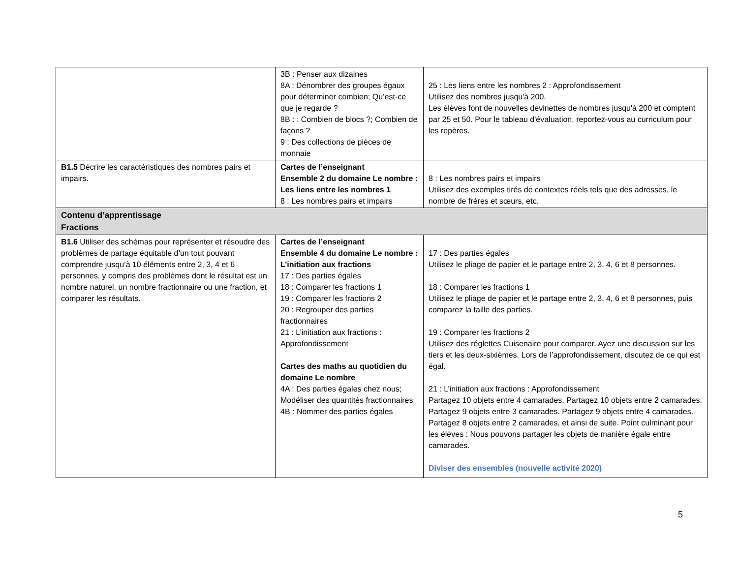| | 3B : Penser aux dizaines 8A : Dénombrer des groupes égaux pour déterminer combien; Qu’est-ce que je regarde ? 8B : : Combien de blocs ?; Combien de façons ? 9 : Des collections de pièces de monnaie | 25 : Les liens entre les nombres 2 : Approfondissement Utilisez des nombres jusqu'à 200. Les élèves font de nouvelles devinettes de nombres jusqu'à 200 et comptent par 25 et 50. Pour le tableau d'évaluation, reportez-vous au curriculum pour les repères. |
| B1.5 Décrire les caractéristiques des nombres pairs et impairs. | Cartes de l’enseignant Ensemble 2 du domaine Le nombre : Les liens entre les nombres 1 8 : Les nombres pairs et impairs | 8 : Les nombres pairs et impairs Utilisez des exemples tirés de contextes réels tels que des adresses, le nombre de frères et sœurs, etc. |
| Contenu d’apprentissage Fractions | | |
| B1.6 Utiliser des schémas pour représenter et résoudre des problèmes de partage équitable d’un tout pouvant comprendre jusqu’à 10 éléments entre 2, 3, 4 et 6 personnes, y compris des problèmes dont le résultat est un nombre naturel, un nombre fractionnaire ou une fraction, et comparer les résultats. | Cartes de l’enseignant Ensemble 4 du domaine Le nombre : L’initiation aux fractions 17 : Des parties égales 18 : Comparer les fractions 1 19 : Comparer les fractions 2 20 : Regrouper des parties fractionnaires 21 : L’initiation aux fractions : Approfondissement Cartes des maths au quotidien du domaine Le nombre 4A : Des parties égales chez nous; Modéliser des quantités fractionnaires 4B : Nommer des parties égales | 17 : Des parties égales Utilisez le pliage de papier et le partage entre 2, 3, 4, 6 et 8 personnes. 18 : Comparer les fractions 1 Utilisez le pliage de papier et le partage entre 2, 3, 4, 6 et 8 personnes, puis comparez la taille des parties. 19 : Comparer les fractions 2 Utilisez des réglettes Cuisenaire pour comparer. Ayez une discussion sur les tiers et les deux-sixièmes. Lors de l’approfondissement, discutez de ce qui est égal. 21 : L’initiation aux fractions : Approfondissement Partagez 10 objets entre 4 camarades. Partagez 10 objets entre 2 camarades. Partagez 9 objets entre 3 camarades. Partagez 9 objets entre 4 camarades. Partagez 8 objets entre 2 camarades, et ainsi de suite. Point culminant pour les élèves : Nous pouvons partager les objets de manière égale entre camarades. Diviser des ensembles (nouvelle activité 2020) |
5